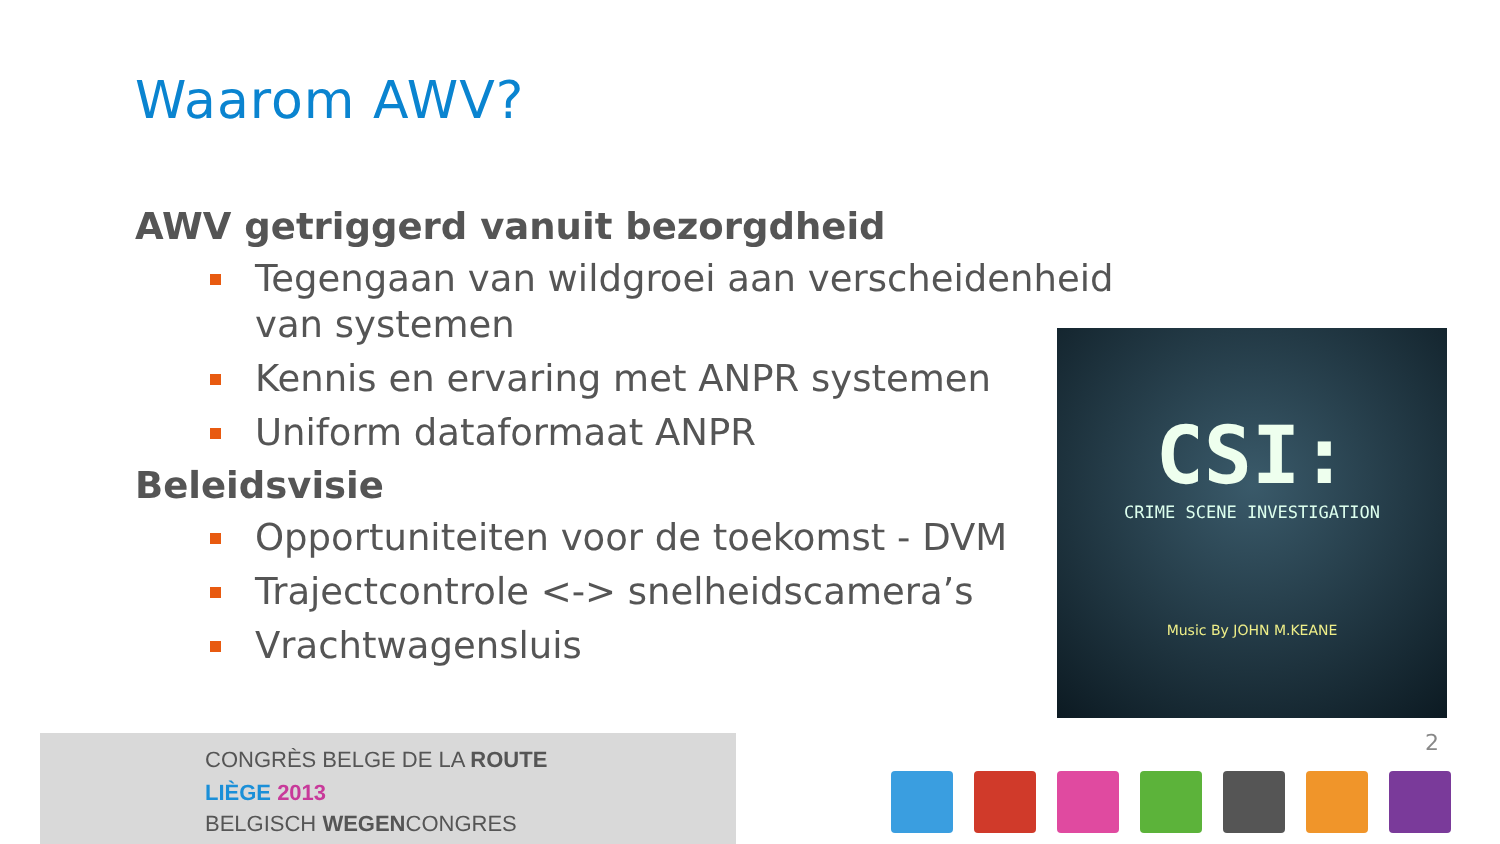Waarom AWV?
AWV getriggerd vanuit bezorgdheid
Tegengaan van wildgroei aan verscheidenheid van systemen
Kennis en ervaring met ANPR systemen
Uniform dataformaat ANPR
Beleidsvisie
Opportuniteiten voor de toekomst - DVM
Trajectcontrole <-> snelheidscamera’s
Vrachtwagensluis
CSI:
CRIME SCENE INVESTIGATION
Music By JOHN M.KEANE
CONGRÈS BELGE DE LA ROUTE
LIÈGE 2013
BELGISCH WEGENCONGRES
2